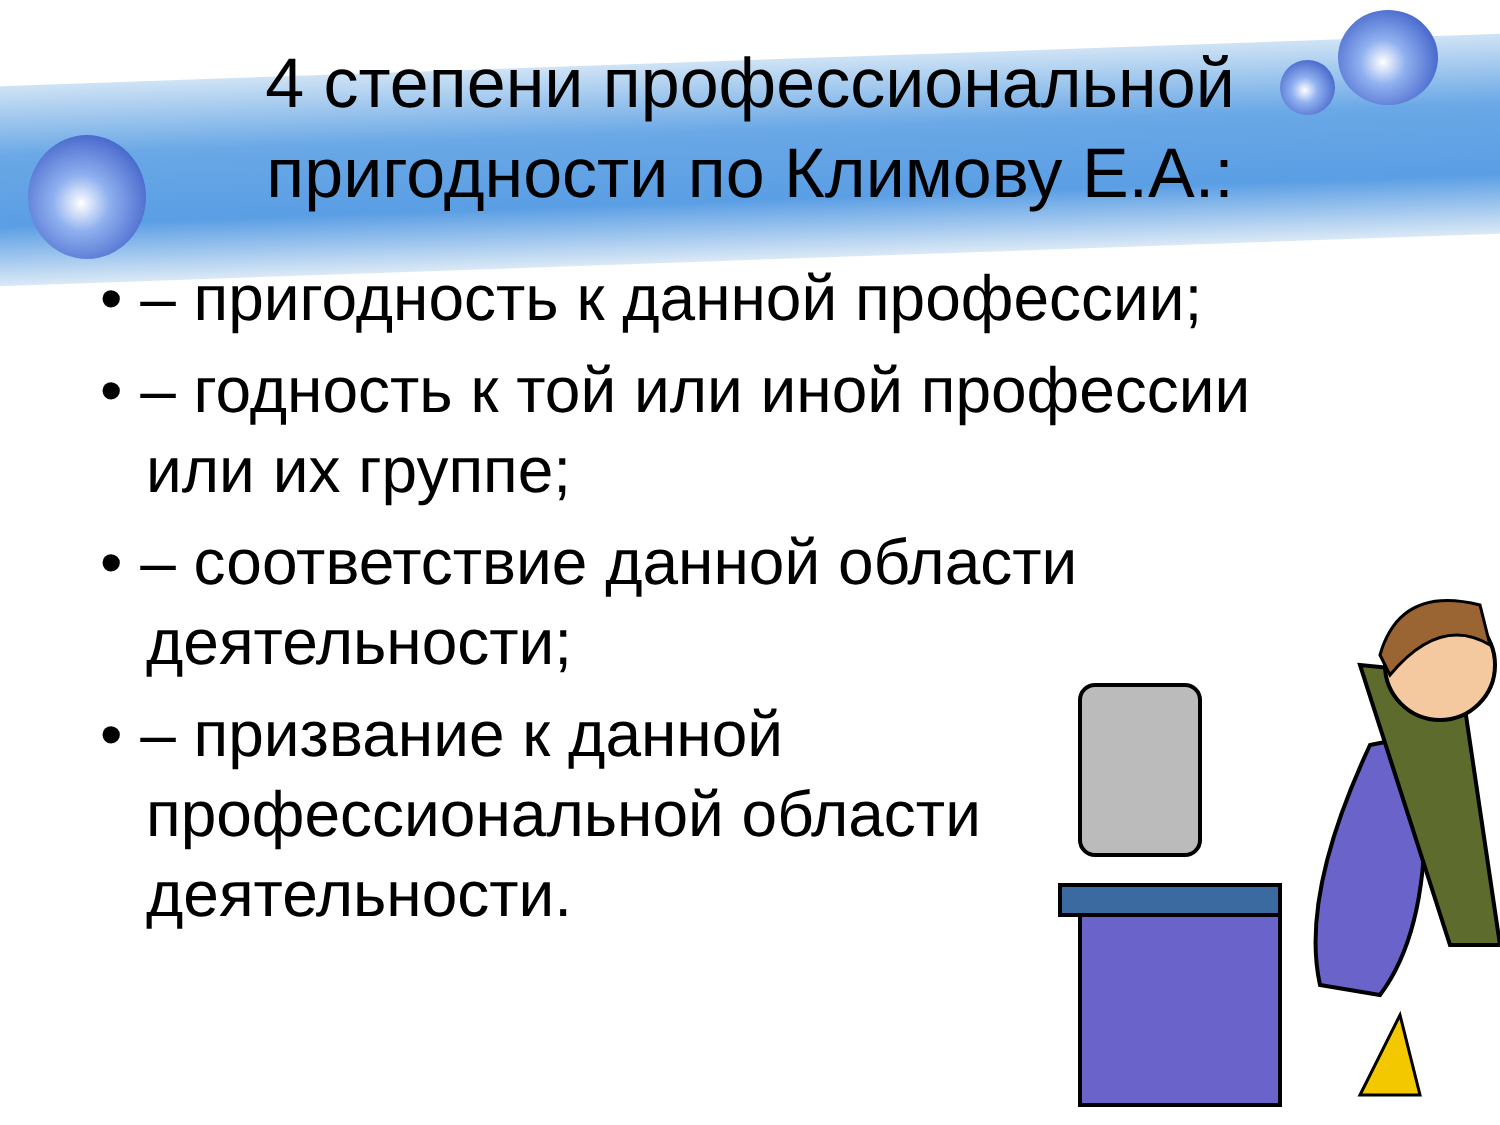4 степени профессиональной
пригодности по Климову Е.А.:
• – пригодность к данной профессии;
• – годность к той или иной профессии или их группе;
• – соответствие данной области деятельности;
• – призвание к данной профессиональной области деятельности.